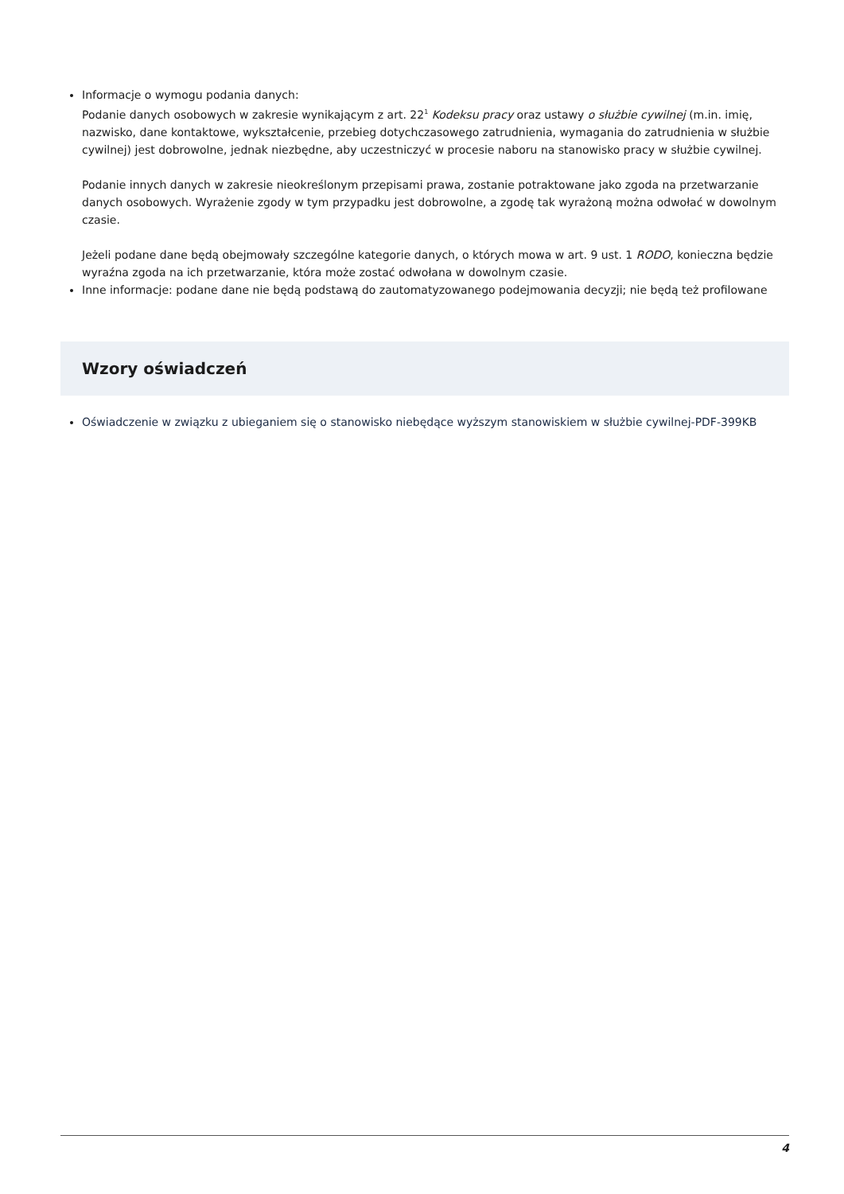Informacje o wymogu podania danych:
Podanie danych osobowych w zakresie wynikającym z art. 22<sup>1</sup> Kodeksu pracy oraz ustawy o służbie cywilnej (m.in. imię, nazwisko, dane kontaktowe, wykształcenie, przebieg dotychczasowego zatrudnienia, wymagania do zatrudnienia w służbie cywilnej) jest dobrowolne, jednak niezbędne, aby uczestniczyć w procesie naboru na stanowisko pracy w służbie cywilnej.
Podanie innych danych w zakresie nieokreślonym przepisami prawa, zostanie potraktowane jako zgoda na przetwarzanie danych osobowych. Wyrażenie zgody w tym przypadku jest dobrowolne, a zgodę tak wyrażoną można odwołać w dowolnym czasie.
Jeżeli podane dane będą obejmowały szczególne kategorie danych, o których mowa w art. 9 ust. 1 RODO, konieczna będzie wyraźna zgoda na ich przetwarzanie, która może zostać odwołana w dowolnym czasie.
Inne informacje: podane dane nie będą podstawą do zautomatyzowanego podejmowania decyzji; nie będą też profilowane
Wzory oświadczeń
Oświadczenie w związku z ubieganiem się o stanowisko niebędące wyższym stanowiskiem w służbie cywilnej-PDF-399KB
4